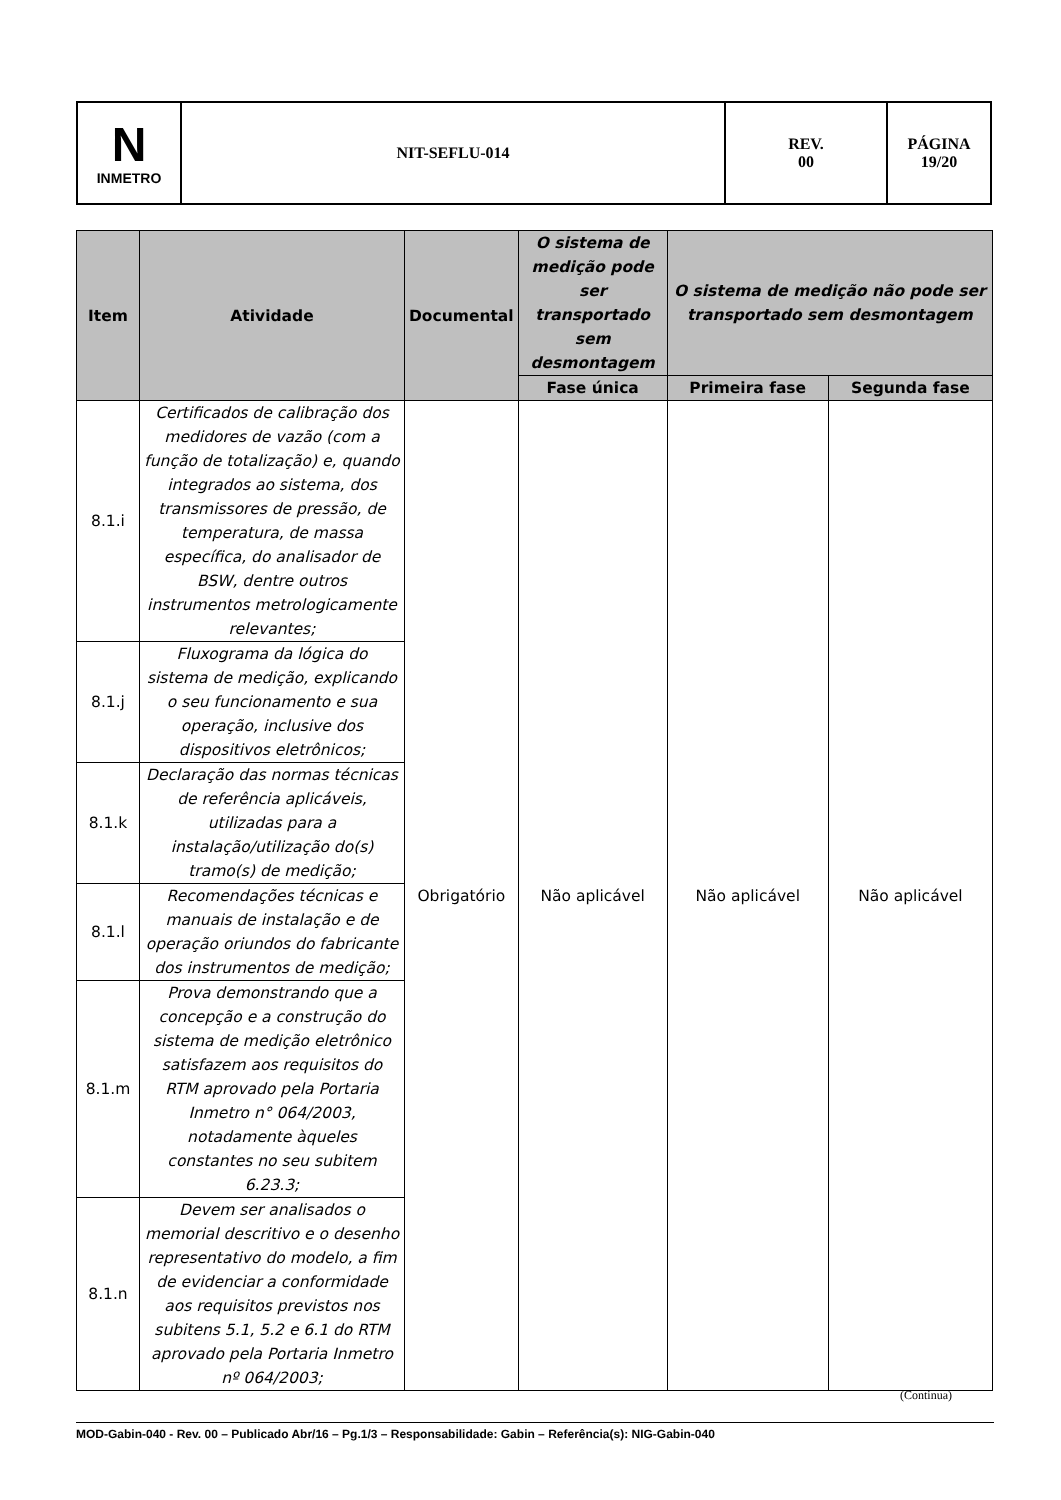| N INMETRO | NIT-SEFLU-014 | REV. 00 | PÁGINA 19/20 |
| Item | Atividade | Documental | O sistema de medição pode ser transportado sem desmontagem | O sistema de medição não pode ser transportado sem desmontagem | |
| --- | --- | --- | --- | --- | --- |
| | | | Fase única | Primeira fase | Segunda fase |
| 8.1.i | Certificados de calibração dos medidores de vazão (com a função de totalização) e, quando integrados ao sistema, dos transmissores de pressão, de temperatura, de massa específica, do analisador de BSW, dentre outros instrumentos metrologicamente relevantes; | Obrigatório | Não aplicável | Não aplicável | Não aplicável |
| 8.1.j | Fluxograma da lógica do sistema de medição, explicando o seu funcionamento e sua operação, inclusive dos dispositivos eletrônicos; | | | | |
| 8.1.k | Declaração das normas técnicas de referência aplicáveis, utilizadas para a instalação/utilização do(s) tramo(s) de medição; | | | | |
| 8.1.l | Recomendações técnicas e manuais de instalação e de operação oriundos do fabricante dos instrumentos de medição; | | | | |
| 8.1.m | Prova demonstrando que a concepção e a construção do sistema de medição eletrônico satisfazem aos requisitos do RTM aprovado pela Portaria Inmetro n° 064/2003, notadamente àqueles constantes no seu subitem 6.23.3; | | | | |
| 8.1.n | Devem ser analisados o memorial descritivo e o desenho representativo do modelo, a fim de evidenciar a conformidade aos requisitos previstos nos subitens 5.1, 5.2 e 6.1 do RTM aprovado pela Portaria Inmetro nº 064/2003; | | | | |
(Continua)
MOD-Gabin-040 - Rev. 00 – Publicado Abr/16 – Pg.1/3 – Responsabilidade: Gabin – Referência(s): NIG-Gabin-040